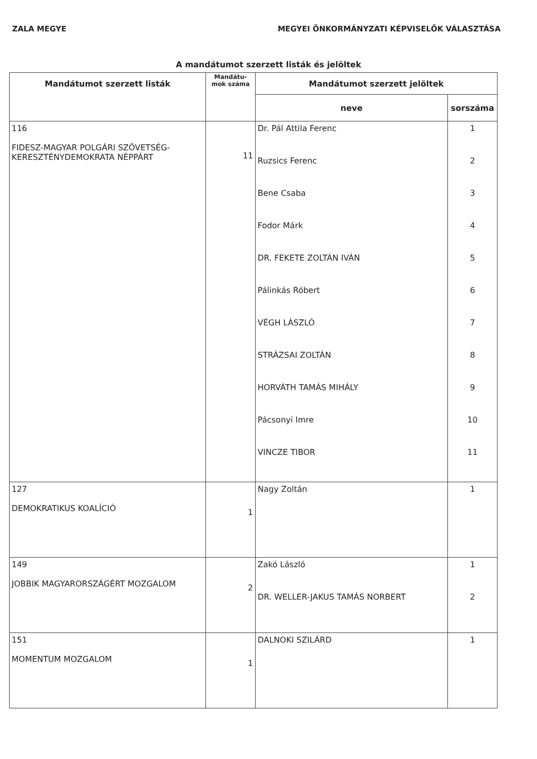ZALA MEGYE MEGYEI ÖNKORMÁNYZATI KÉPVISELŐK VÁLASZTÁSA
A mandátumot szerzett listák és jelöltek
| Mandátumot szerzett listák | Mandátu- mok száma | Mandátumot szerzett jelöltek | |
| --- | --- | --- | --- |
| | | neve | sorszáma |
| 116 FIDESZ-MAGYAR POLGÁRI SZÖVETSÉG- KERESZTÉNYDEMOKRATA NÉPPÁRT | 11 | Dr. Pál Attila Ferenc Ruzsics Ferenc Bene Csaba Fodor Márk DR. FEKETE ZOLTÁN IVÁN Pálinkás Róbert VÉGH LÁSZLÓ STRÁZSAI ZOLTÁN HORVÁTH TAMÁS MIHÁLY Pácsonyi Imre VINCZE TIBOR | 1 2 3 4 5 6 7 8 9 10 11 |
| 127 DEMOKRATIKUS KOALÍCIÓ | 1 | Nagy Zoltán | 1 |
| 149 JOBBIK MAGYARORSZÁGÉRT MOZGALOM | 2 | Zakó László DR. WELLER-JAKUS TAMÁS NORBERT | 1 2 |
| 151 MOMENTUM MOZGALOM | 1 | DALNOKI SZILÁRD | 1 |